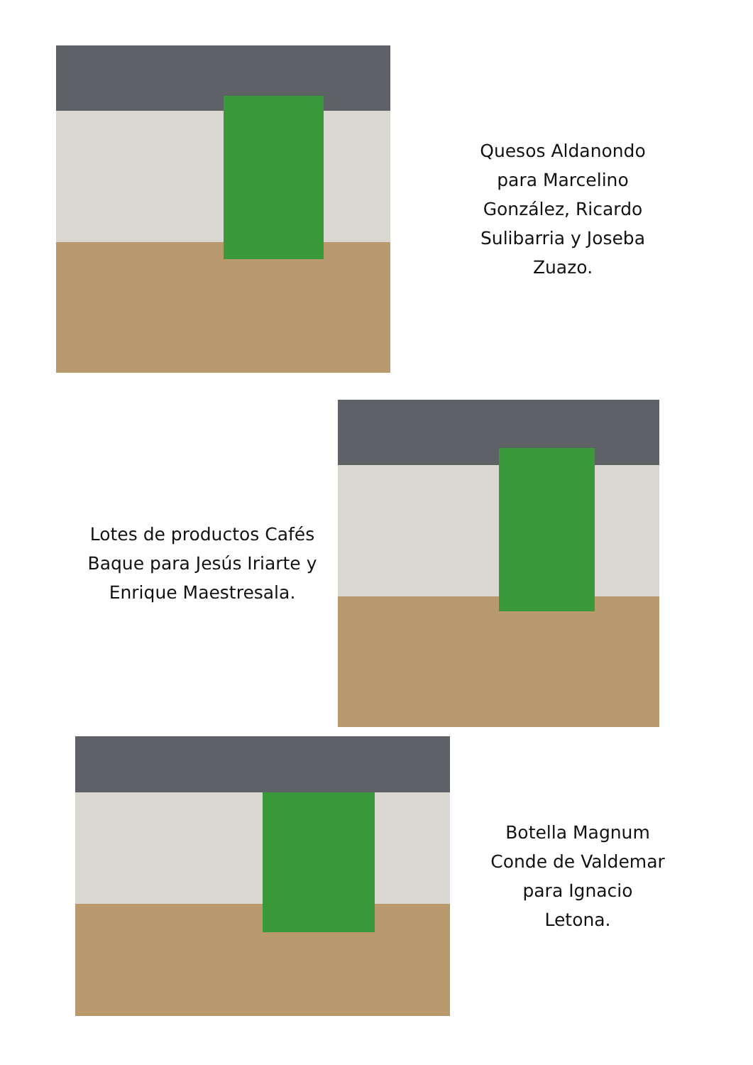Quesos Aldanondo para Marcelino González, Ricardo Sulibarria y Joseba Zuazo.
Lotes de productos Cafés Baque para Jesús Iriarte y Enrique Maestresala.
Botella Magnum Conde de Valdemar para Ignacio Letona.